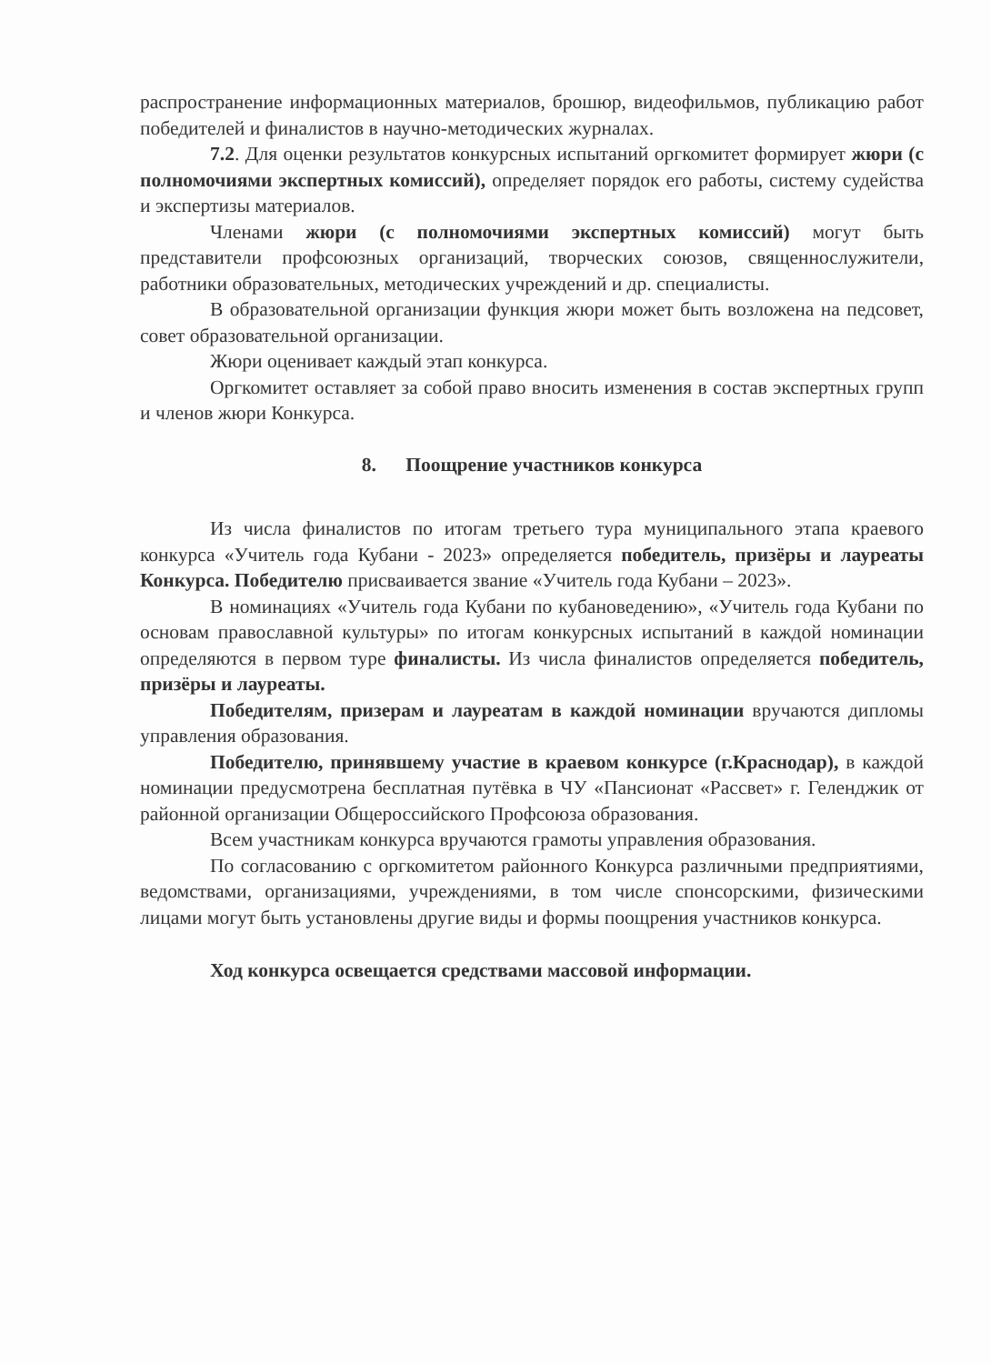распространение информационных материалов, брошюр, видеофильмов, публикацию работ победителей и финалистов в научно-методических журналах.
7.2. Для оценки результатов конкурсных испытаний оргкомитет формирует жюри (с полномочиями экспертных комиссий), определяет порядок его работы, систему судейства и экспертизы материалов.
Членами жюри (с полномочиями экспертных комиссий) могут быть представители профсоюзных организаций, творческих союзов, священнослужители, работники образовательных, методических учреждений и др. специалисты.
В образовательной организации функция жюри может быть возложена на педсовет, совет образовательной организации.
Жюри оценивает каждый этап конкурса.
Оргкомитет оставляет за собой право вносить изменения в состав экспертных групп и членов жюри Конкурса.
8. Поощрение участников конкурса
Из числа финалистов по итогам третьего тура муниципального этапа краевого конкурса «Учитель года Кубани - 2023» определяется победитель, призёры и лауреаты Конкурса. Победителю присваивается звание «Учитель года Кубани – 2023».
В номинациях «Учитель года Кубани по кубановедению», «Учитель года Кубани по основам православной культуры» по итогам конкурсных испытаний в каждой номинации определяются в первом туре финалисты. Из числа финалистов определяется победитель, призёры и лауреаты.
Победителям, призерам и лауреатам в каждой номинации вручаются дипломы управления образования.
Победителю, принявшему участие в краевом конкурсе (г.Краснодар), в каждой номинации предусмотрена бесплатная путёвка в ЧУ «Пансионат «Рассвет» г. Геленджик от районной организации Общероссийского Профсоюза образования.
Всем участникам конкурса вручаются грамоты управления образования.
По согласованию с оргкомитетом районного Конкурса различными предприятиями, ведомствами, организациями, учреждениями, в том числе спонсорскими, физическими лицами могут быть установлены другие виды и формы поощрения участников конкурса.
Ход конкурса освещается средствами массовой информации.